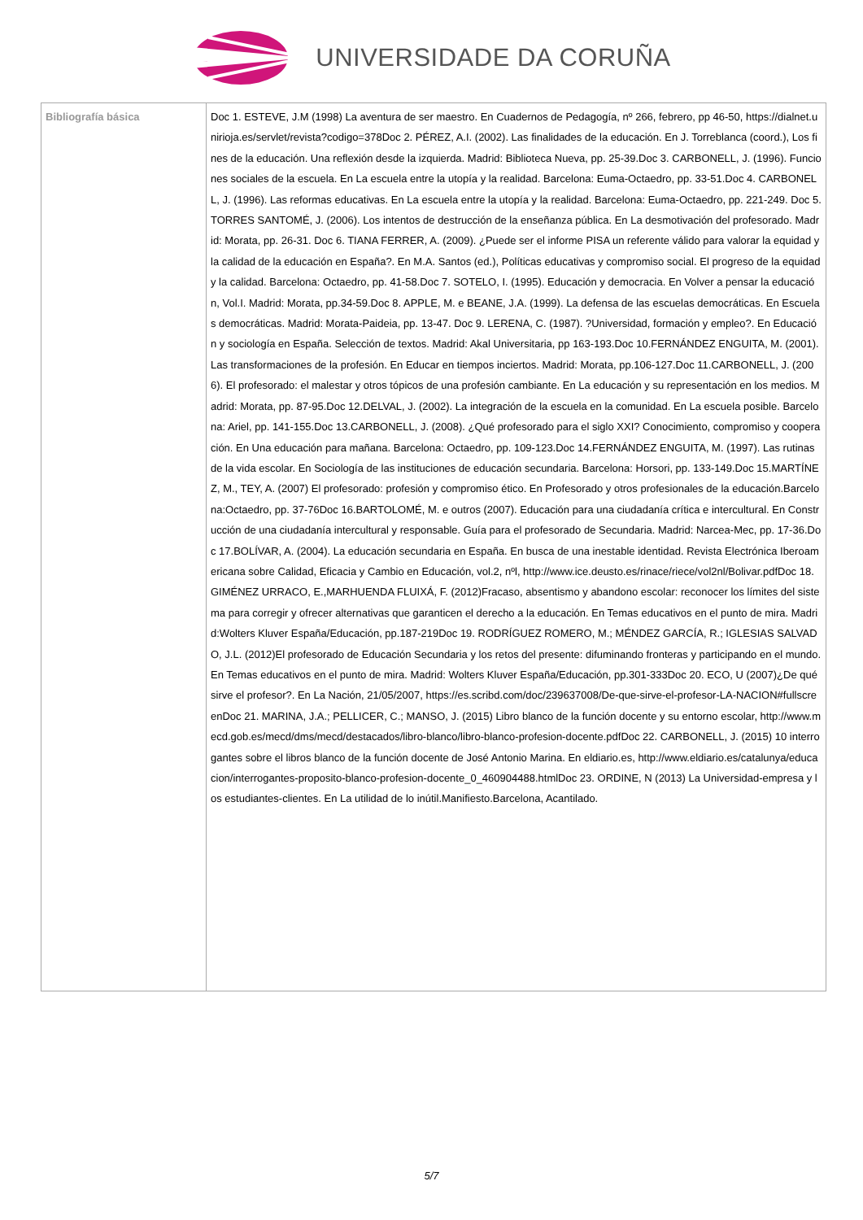UNIVERSIDADE DA CORUÑA
| Bibliografía básica | Doc 1. ESTEVE, J.M (1998) La aventura de ser maestro. En Cuadernos de Pedagogía, nº 266, febrero, pp 46-50, https://dialnet.unirioja.es/servlet/revista?codigo=378Doc 2. PÉREZ, A.I. (2002). Las finalidades de la educación. En J. Torreblanca (coord.), Los fines de la educación. Una reflexión desde la izquierda. Madrid: Biblioteca Nueva, pp. 25-39.Doc 3. CARBONELL, J. (1996). Funciones sociales de la escuela. En La escuela entre la utopía y la realidad. Barcelona: Euma-Octaedro, pp. 33-51.Doc 4. CARBONELL, J. (1996). Las reformas educativas. En La escuela entre la utopía y la realidad. Barcelona: Euma-Octaedro, pp. 221-249. Doc 5. TORRES SANTOMÉ, J. (2006). Los intentos de destrucción de la enseñanza pública. En La desmotivación del profesorado. Madrid: Morata, pp. 26-31. Doc 6. TIANA FERRER, A. (2009). ¿Puede ser el informe PISA un referente válido para valorar la equidad y la calidad de la educación en España?. En M.A. Santos (ed.), Políticas educativas y compromiso social. El progreso de la equidad y la calidad. Barcelona: Octaedro, pp. 41-58.Doc 7. SOTELO, I. (1995). Educación y democracia. En Volver a pensar la educación, Vol.I. Madrid: Morata, pp.34-59.Doc 8. APPLE, M. e BEANE, J.A. (1999). La defensa de las escuelas democráticas. En Escuelas democráticas. Madrid: Morata-Paideia, pp. 13-47. Doc 9. LERENA, C. (1987). ?Universidad, formación y empleo?. En Educación y sociología en España. Selección de textos. Madrid: Akal Universitaria, pp 163-193.Doc 10.FERNÁNDEZ ENGUITA, M. (2001). Las transformaciones de la profesión. En Educar en tiempos inciertos. Madrid: Morata, pp.106-127.Doc 11.CARBONELL, J. (2006). El profesorado: el malestar y otros tópicos de una profesión cambiante. En La educación y su representación en los medios. Madrid: Morata, pp. 87-95.Doc 12.DELVAL, J. (2002). La integración de la escuela en la comunidad. En La escuela posible. Barcelona: Ariel, pp. 141-155.Doc 13.CARBONELL, J. (2008). ¿Qué profesorado para el siglo XXI? Conocimiento, compromiso y cooperación. En Una educación para mañana. Barcelona: Octaedro, pp. 109-123.Doc 14.FERNÁNDEZ ENGUITA, M. (1997). Las rutinas de la vida escolar. En Sociología de las instituciones de educación secundaria. Barcelona: Horsori, pp. 133-149.Doc 15.MARTÍNEZ, M., TEY, A. (2007) El profesorado: profesión y compromiso ético. En Profesorado y otros profesionales de la educación.Barcelona:Octaedro, pp. 37-76Doc 16.BARTOLOMÉ, M. e outros (2007). Educación para una ciudadanía crítica e intercultural. En Construcción de una ciudadanía intercultural y responsable. Guía para el profesorado de Secundaria. Madrid: Narcea-Mec, pp. 17-36.Doc 17.BOLÍVAR, A. (2004). La educación secundaria en España. En busca de una inestable identidad. Revista Electrónica Iberoamericana sobre Calidad, Eficacia y Cambio en Educación, vol.2, nºl, http://www.ice.deusto.es/rinace/riece/vol2nl/Bolivar.pdfDoc 18. GIMÉNEZ URRACO, E.,MARHUENDA FLUIXÁ, F. (2012)Fracaso, absentismo y abandono escolar: reconocer los límites del sistema para corregir y ofrecer alternativas que garanticen el derecho a la educación. En Temas educativos en el punto de mira. Madrid:Wolters Kluver España/Educación, pp.187-219Doc 19. RODRÍGUEZ ROMERO, M.; MÉNDEZ GARCÍA, R.; IGLESIAS SALVADO, J.L. (2012)El profesorado de Educación Secundaria y los retos del presente: difuminando fronteras y participando en el mundo. En Temas educativos en el punto de mira. Madrid: Wolters Kluver España/Educación, pp.301-333Doc 20. ECO, U (2007)¿De qué sirve el profesor?. En La Nación, 21/05/2007, https://es.scribd.com/doc/239637008/De-que-sirve-el-profesor-LA-NACION#fullscreenDoc 21. MARINA, J.A.; PELLICER, C.; MANSO, J. (2015) Libro blanco de la función docente y su entorno escolar, http://www.mecd.gob.es/mecd/dms/mecd/destacados/libro-blanco/libro-blanco-profesion-docente.pdfDoc 22. CARBONELL, J. (2015) 10 interrogantes sobre el libros blanco de la función docente de José Antonio Marina. En eldiario.es, http://www.eldiario.es/catalunya/educacion/interrogantes-proposito-blanco-profesion-docente_0_460904488.htmlDoc 23. ORDINE, N (2013) La Universidad-empresa y los estudiantes-clientes. En La utilidad de lo inútil.Manifiesto.Barcelona, Acantilado. |
5/7